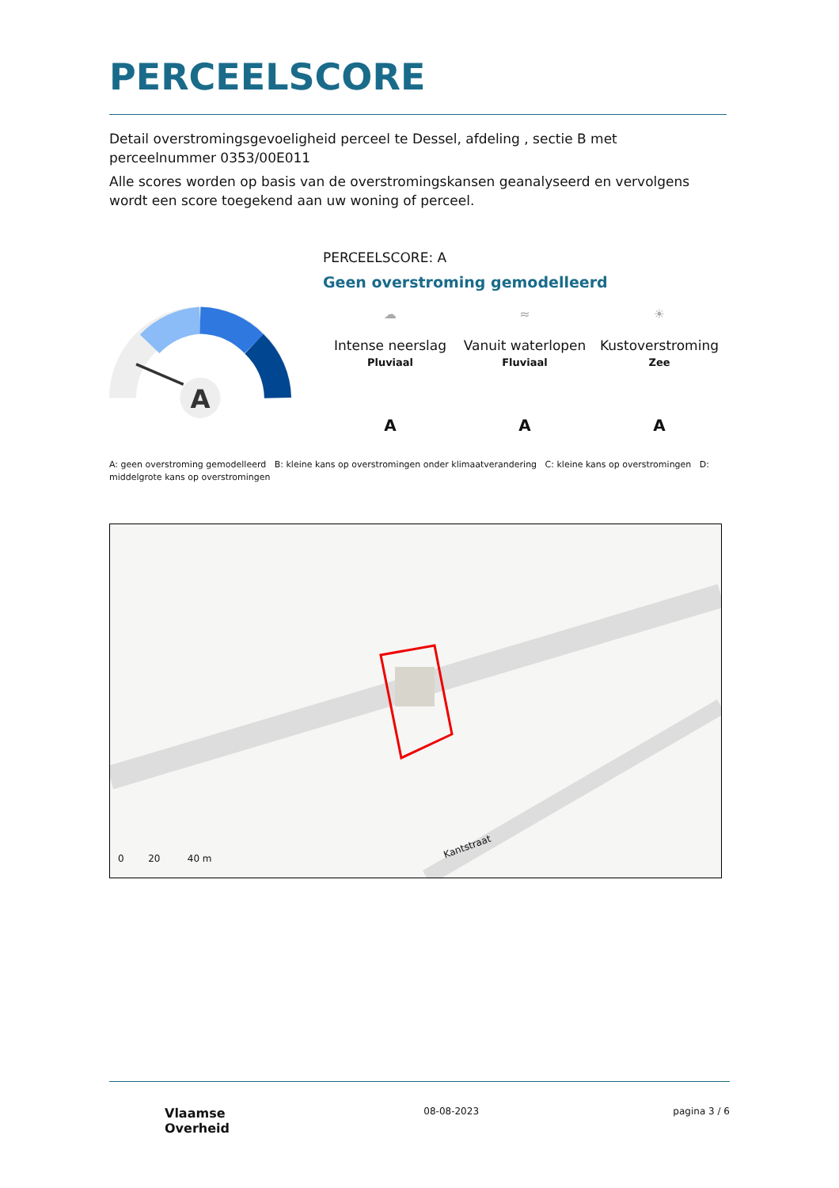PERCEELSCORE
Detail overstromingsgevoeligheid perceel te Dessel, afdeling , sectie B met perceelnummer 0353/00E011
Alle scores worden op basis van de overstromingskansen geanalyseerd en vervolgens wordt een score toegekend aan uw woning of perceel.
A
PERCEELSCORE: A
Geen overstroming gemodelleerd
☁
Intense neerslag
Pluviaal
A
≈
Vanuit waterlopen
Fluviaal
A
☀
Kustoverstroming
Zee
A
A: geen overstroming gemodelleerd B: kleine kans op overstromingen onder klimaatverandering C: kleine kans op overstromingen D: middelgrote kans op overstromingen
0 20 40 m
Kantstraat
Vlaamse
Overheid
08-08-2023 pagina 3 / 6